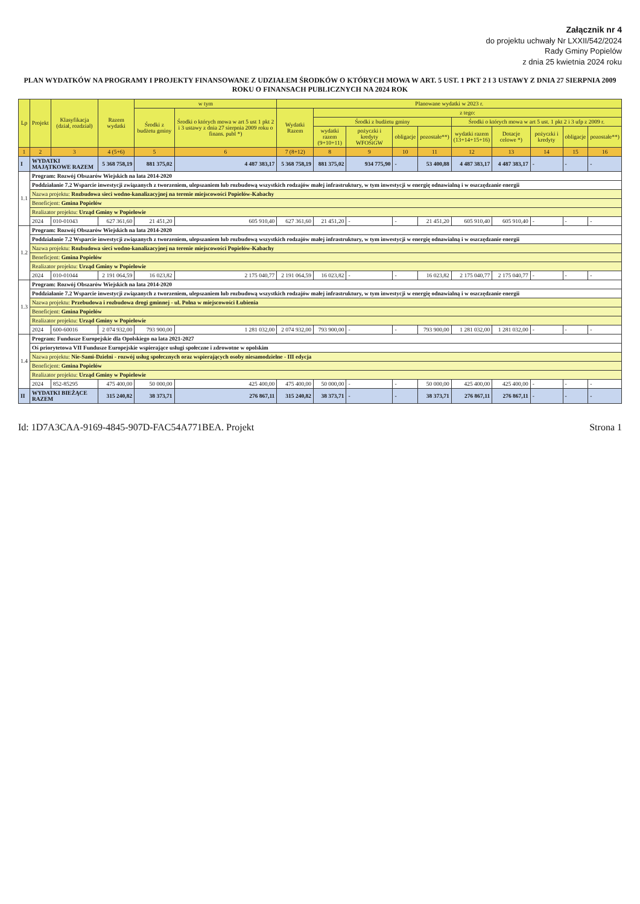Załącznik nr 4
do projektu uchwały Nr LXXII/542/2024
Rady Gminy Popielów
z dnia 25 kwietnia 2024 roku
PLAN WYDATKÓW NA PROGRAMY I PROJEKTY FINANSOWANE Z UDZIAŁEM ŚRODKÓW O KTÓRYCH MOWA W ART. 5 UST. 1 PKT 2 I 3 USTAWY Z DNIA 27 SIERPNIA 2009 ROKU O FINANSACH PUBLICZNYCH NA 2024 ROK
| Lp | Projekt | Klasyfikacja (dział, rozdział) | Razem wydatki | w tym | | Planowane wydatki w 2023 r. | | | | | | | | | |
| --- | --- | --- | --- | --- | --- | --- | --- | --- | --- | --- | --- | --- | --- | --- | --- |
| | | | | Środki z budżetu gminy | Środki o których mowa w art 5 ust 1 pkt 2 i 3 ustawy z dnia 27 sierpnia 2009 roku o finans. publ *) | Wydatki Razem | z tego: | | | | | | | | |
| | | | | | | | Środki z budżetu gminy | | | | Środki o których mowa w art 5 ust. 1 pkt 2 i 3 ufp z 2009 r. | | | | |
| | | | | | | | wydatki razem (9+10+11) | pożyczki i kredyty WFOŚiGW | obligacje | pozostałe**) | wydatki razem (13+14+15+16) | Dotacje celowe *) | pożyczki i kredyty | obligacje | pozostałe**) |
| 1 | 2 | 3 | 4 (5+6) | 5 | 6 | 7 (8+12) | 8 | 9 | 10 | 11 | 12 | 13 | 14 | 15 | 16 |
| I | WYDATKI MAJĄTKOWE RAZEM | | 5 368 758,19 | 881 375,02 | 4 487 383,17 | 5 368 758,19 | 881 375,02 | 934 775,90 | - | 53 400,88 | 4 487 383,17 | 4 487 383,17 | - | - | - |
| 1.1 | Program: Rozwój Obszarów Wiejskich na lata 2014-2020 | | | | | | | | | | | | | | |
| | Poddziałanie 7.2 Wsparcie inwestycji związanych z tworzeniem, ulepszaniem lub rozbudową wszystkich rodzajów małej infrastruktury, w tym inwestycji w energię odnawialną i w oszczędzanie energii | | | | | | | | | | | | | | |
| | Nazwa projektu: Rozbudowa sieci wodno-kanalizacyjnej na terenie miejscowości Popielów-Kabachy | | | | | | | | | | | | | | |
| | Beneficjent: Gmina Popielów | | | | | | | | | | | | | | |
| | Realizator projektu: Urząd Gminy w Popielowie | | | | | | | | | | | | | | |
| | 2024 | 010-01043 | 627 361,60 | 21 451,20 | 605 910,40 | 627 361,60 | 21 451,20 | - | - | 21 451,20 | 605 910,40 | 605 910,40 | - | - | - |
| 1.2 | Program: Rozwój Obszarów Wiejskich na lata 2014-2020 | | | | | | | | | | | | | | |
| | Poddziałanie 7.2 Wsparcie inwestycji związanych z tworzeniem, ulepszaniem lub rozbudową wszystkich rodzajów małej infrastruktury, w tym inwestycji w energię odnawialną i w oszczędzanie energii | | | | | | | | | | | | | | |
| | Nazwa projektu: Rozbudowa sieci wodno-kanalizacyjnej na terenie miejscowości Popielów-Kabachy | | | | | | | | | | | | | | |
| | Beneficjent: Gmina Popielów | | | | | | | | | | | | | | |
| | Realizator projektu: Urząd Gminy w Popielowie | | | | | | | | | | | | | | |
| | 2024 | 010-01044 | 2 191 064,59 | 16 023,82 | 2 175 040,77 | 2 191 064,59 | 16 023,82 | - | - | 16 023,82 | 2 175 040,77 | 2 175 040,77 | - | - | - |
| 1.3 | Program: Rozwój Obszarów Wiejskich na lata 2014-2020 | | | | | | | | | | | | | | |
| | Poddziałanie 7.2 Wsparcie inwestycji związanych z tworzeniem, ulepszaniem lub rozbudową wszystkich rodzajów małej infrastruktury, w tym inwestycji w energię odnawialną i w oszczędzanie energii | | | | | | | | | | | | | | |
| | Nazwa projektu: Przebudowa i rozbudowa drogi gminnej - ul. Polna w miejscowości Łubienia | | | | | | | | | | | | | | |
| | Beneficjent: Gmina Popielów | | | | | | | | | | | | | | |
| | Realizator projektu: Urząd Gminy w Popielowie | | | | | | | | | | | | | | |
| | 2024 | 600-60016 | 2 074 932,00 | 793 900,00 | 1 281 032,00 | 2 074 932,00 | 793 900,00 | - | - | 793 900,00 | 1 281 032,00 | 1 281 032,00 | - | - | - |
| 1.4 | Program: Fundusze Europejskie dla Opolskiego na lata 2021-2027 | | | | | | | | | | | | | | |
| | Oś priorytetowa VII Fundusze Europejskie wspierające usługi społeczne i zdrowotne w opolskim | | | | | | | | | | | | | | |
| | Nazwa projektu: Nie-Sami-Dzielni - rozwój usług społecznych oraz wspierających osoby niesamodzielne - III edycja | | | | | | | | | | | | | | |
| | Beneficjent: Gmina Popielów | | | | | | | | | | | | | | |
| | Realizator projektu: Urząd Gminy w Popielowie | | | | | | | | | | | | | | |
| | 2024 | 852-85295 | 475 400,00 | 50 000,00 | 425 400,00 | 475 400,00 | 50 000,00 | - | - | 50 000,00 | 425 400,00 | 425 400,00 | - | - | - |
| II | WYDATKI BIEŻĄCE RAZEM | | 315 240,82 | 38 373,71 | 276 867,11 | 315 240,82 | 38 373,71 | - | - | 38 373,71 | 276 867,11 | 276 867,11 | - | - | - |
Id: 1D7A3CAA-9169-4845-907D-FAC54A771BEA. Projekt Strona 1